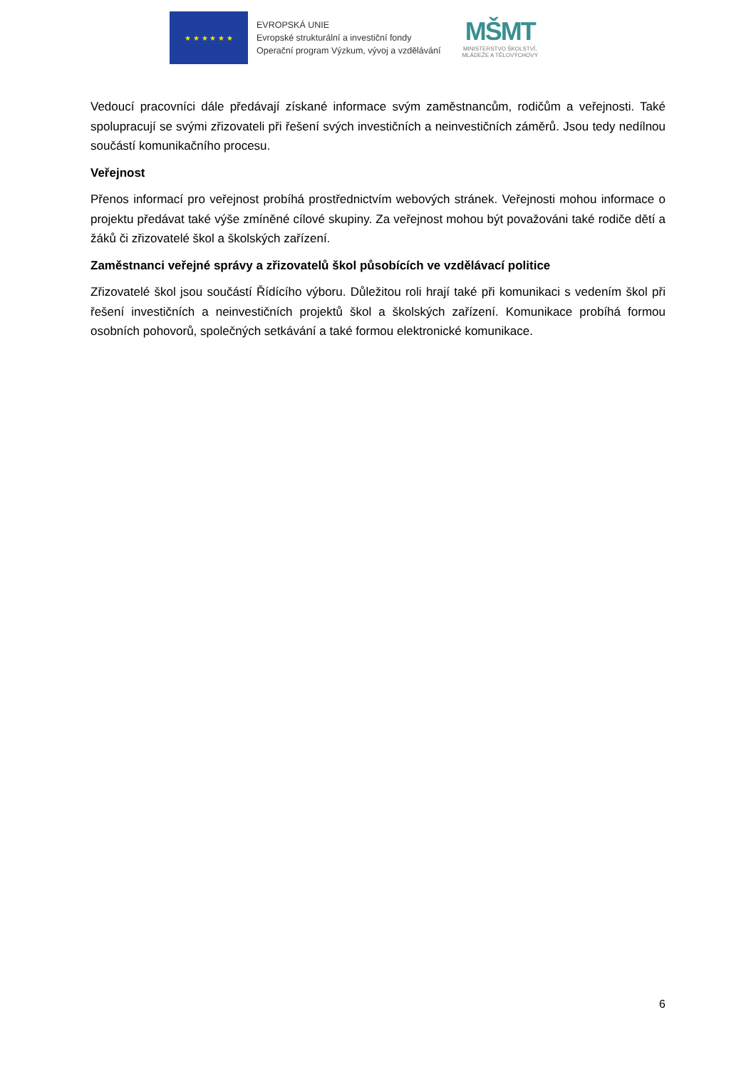★ ★ ★ ★ ★ ★
EVROPSKÁ UNIE
Evropské strukturální a investiční fondy
Operační program Výzkum, vývoj a vzdělávání
MŠMT
MINISTERSTVO ŠKOLSTVÍ,
MLÁDEŽE A TĚLOVÝCHOVY
Vedoucí pracovníci dále předávají získané informace svým zaměstnancům, rodičům a veřejnosti. Také spolupracují se svými zřizovateli při řešení svých investičních a neinvestičních záměrů. Jsou tedy nedílnou součástí komunikačního procesu.
Veřejnost
Přenos informací pro veřejnost probíhá prostřednictvím webových stránek. Veřejnosti mohou informace o projektu předávat také výše zmíněné cílové skupiny. Za veřejnost mohou být považováni také rodiče dětí a žáků či zřizovatelé škol a školských zařízení.
Zaměstnanci veřejné správy a zřizovatelů škol působících ve vzdělávací politice
Zřizovatelé škol jsou součástí Řídícího výboru. Důležitou roli hrají také při komunikaci s vedením škol při řešení investičních a neinvestičních projektů škol a školských zařízení. Komunikace probíhá formou osobních pohovorů, společných setkávání a také formou elektronické komunikace.
6